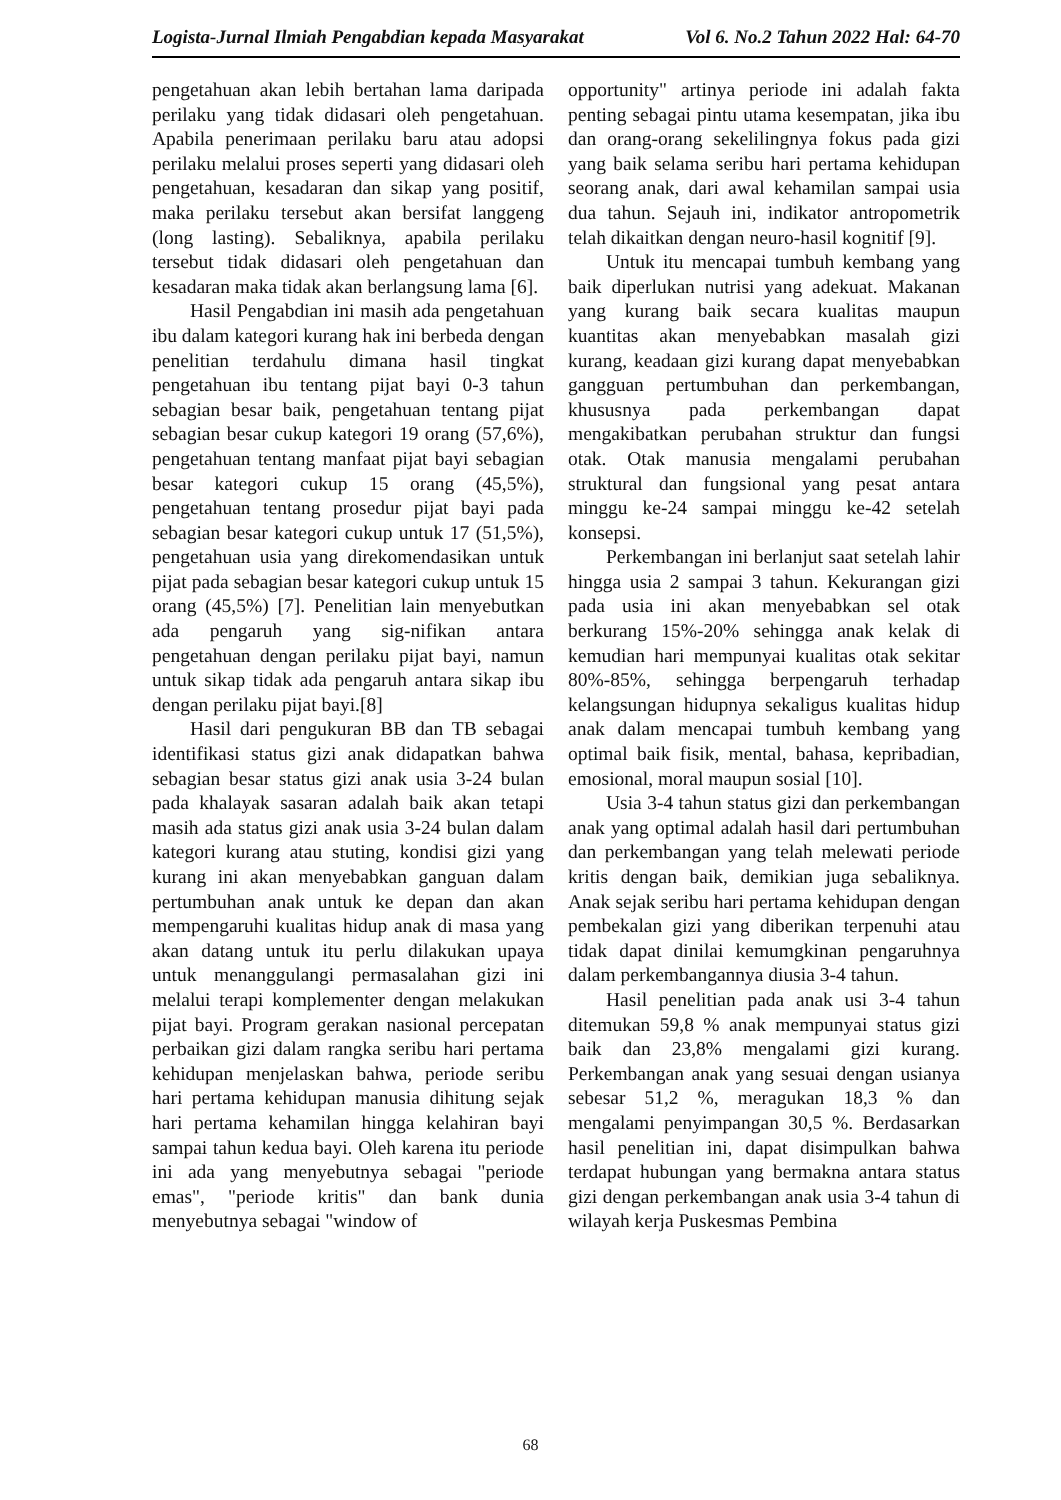Logista-Jurnal Ilmiah Pengabdian kepada Masyarakat Vol 6. No.2 Tahun 2022 Hal: 64-70
pengetahuan akan lebih bertahan lama daripada perilaku yang tidak didasari oleh pengetahuan. Apabila penerimaan perilaku baru atau adopsi perilaku melalui proses seperti yang didasari oleh pengetahuan, kesadaran dan sikap yang positif, maka perilaku tersebut akan bersifat langgeng (long lasting). Sebaliknya, apabila perilaku tersebut tidak didasari oleh pengetahuan dan kesadaran maka tidak akan berlangsung lama [6].
Hasil Pengabdian ini masih ada pengetahuan ibu dalam kategori kurang hak ini berbeda dengan penelitian terdahulu dimana hasil tingkat pengetahuan ibu tentang pijat bayi 0-3 tahun sebagian besar baik, pengetahuan tentang pijat sebagian besar cukup kategori 19 orang (57,6%), pengetahuan tentang manfaat pijat bayi sebagian besar kategori cukup 15 orang (45,5%), pengetahuan tentang prosedur pijat bayi pada sebagian besar kategori cukup untuk 17 (51,5%), pengetahuan usia yang direkomendasikan untuk pijat pada sebagian besar kategori cukup untuk 15 orang (45,5%) [7]. Penelitian lain menyebutkan ada pengaruh yang sig-nifikan antara pengetahuan dengan perilaku pijat bayi, namun untuk sikap tidak ada pengaruh antara sikap ibu dengan perilaku pijat bayi.[8]
Hasil dari pengukuran BB dan TB sebagai identifikasi status gizi anak didapatkan bahwa sebagian besar status gizi anak usia 3-24 bulan pada khalayak sasaran adalah baik akan tetapi masih ada status gizi anak usia 3-24 bulan dalam kategori kurang atau stuting, kondisi gizi yang kurang ini akan menyebabkan ganguan dalam pertumbuhan anak untuk ke depan dan akan mempengaruhi kualitas hidup anak di masa yang akan datang untuk itu perlu dilakukan upaya untuk menanggulangi permasalahan gizi ini melalui terapi komplementer dengan melakukan pijat bayi. Program gerakan nasional percepatan perbaikan gizi dalam rangka seribu hari pertama kehidupan menjelaskan bahwa, periode seribu hari pertama kehidupan manusia dihitung sejak hari pertama kehamilan hingga kelahiran bayi sampai tahun kedua bayi. Oleh karena itu periode ini ada yang menyebutnya sebagai "periode emas", "periode kritis" dan bank dunia menyebutnya sebagai "window of
opportunity" artinya periode ini adalah fakta penting sebagai pintu utama kesempatan, jika ibu dan orang-orang sekelilingnya fokus pada gizi yang baik selama seribu hari pertama kehidupan seorang anak, dari awal kehamilan sampai usia dua tahun. Sejauh ini, indikator antropometrik telah dikaitkan dengan neuro-hasil kognitif [9].
Untuk itu mencapai tumbuh kembang yang baik diperlukan nutrisi yang adekuat. Makanan yang kurang baik secara kualitas maupun kuantitas akan menyebabkan masalah gizi kurang, keadaan gizi kurang dapat menyebabkan gangguan pertumbuhan dan perkembangan, khususnya pada perkembangan dapat mengakibatkan perubahan struktur dan fungsi otak. Otak manusia mengalami perubahan struktural dan fungsional yang pesat antara minggu ke-24 sampai minggu ke-42 setelah konsepsi.
Perkembangan ini berlanjut saat setelah lahir hingga usia 2 sampai 3 tahun. Kekurangan gizi pada usia ini akan menyebabkan sel otak berkurang 15%-20% sehingga anak kelak di kemudian hari mempunyai kualitas otak sekitar 80%-85%, sehingga berpengaruh terhadap kelangsungan hidupnya sekaligus kualitas hidup anak dalam mencapai tumbuh kembang yang optimal baik fisik, mental, bahasa, kepribadian, emosional, moral maupun sosial [10].
Usia 3-4 tahun status gizi dan perkembangan anak yang optimal adalah hasil dari pertumbuhan dan perkembangan yang telah melewati periode kritis dengan baik, demikian juga sebaliknya. Anak sejak seribu hari pertama kehidupan dengan pembekalan gizi yang diberikan terpenuhi atau tidak dapat dinilai kemumgkinan pengaruhnya dalam perkembangannya diusia 3-4 tahun.
Hasil penelitian pada anak usi 3-4 tahun ditemukan 59,8 % anak mempunyai status gizi baik dan 23,8% mengalami gizi kurang. Perkembangan anak yang sesuai dengan usianya sebesar 51,2 %, meragukan 18,3 % dan mengalami penyimpangan 30,5 %. Berdasarkan hasil penelitian ini, dapat disimpulkan bahwa terdapat hubungan yang bermakna antara status gizi dengan perkembangan anak usia 3-4 tahun di wilayah kerja Puskesmas Pembina
68